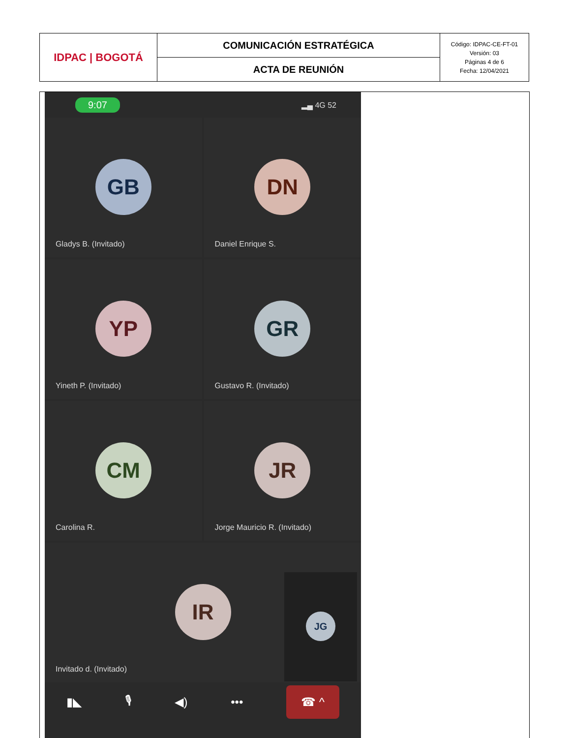| IDPAC / BOGOTÁ | COMUNICACIÓN ESTRATÉGICA | Código: IDPAC-CE-FT-01 Versión: 03 Páginas 4 de 6 Fecha: 12/04/2021 |
| | ACTA DE REUNIÓN | |
9:07 ▂▄ 4G 52
GB
Gladys B. (Invitado)
DN
Daniel Enrique S.
YP
Yineth P. (Invitado)
GR
Gustavo R. (Invitado)
CM
Carolina R.
JR
Jorge Mauricio R. (Invitado)
IR
Invitado d. (Invitado)
JG
▮◣ 🎙 ◀) ••• ☎ ^